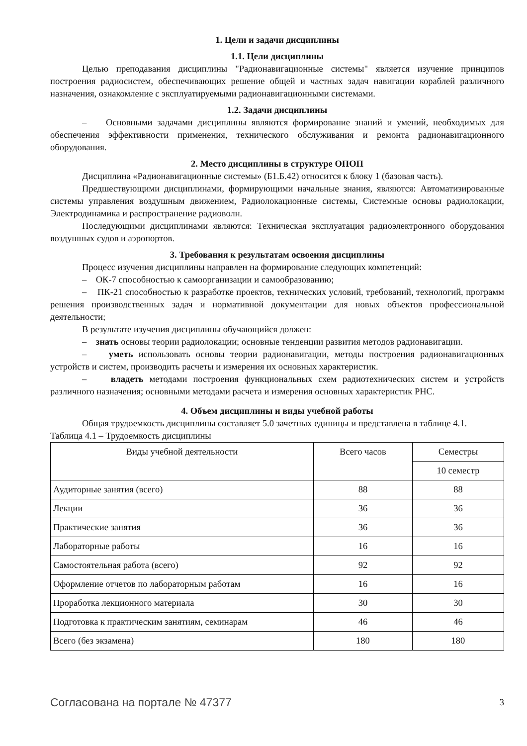1. Цели и задачи дисциплины
1.1. Цели дисциплины
Целью преподавания дисциплины "Радионавигационные системы" является изучение принципов построения радиосистем, обеспечивающих решение общей и частных задач навигации кораблей различного назначения, ознакомление с эксплуатируемыми радионавигационными системами.
1.2. Задачи дисциплины
– Основными задачами дисциплины являются формирование знаний и умений, необходимых для обеспечения эффективности применения, технического обслуживания и ремонта радионавигационного оборудования.
2. Место дисциплины в структуре ОПОП
Дисциплина «Радионавигационные системы» (Б1.Б.42) относится к блоку 1 (базовая часть).
Предшествующими дисциплинами, формирующими начальные знания, являются: Автоматизированные системы управления воздушным движением, Радиолокационные системы, Системные основы радиолокации, Электродинамика и распространение радиоволн.
Последующими дисциплинами являются: Техническая эксплуатация радиоэлектронного оборудования воздушных судов и аэропортов.
3. Требования к результатам освоения дисциплины
Процесс изучения дисциплины направлен на формирование следующих компетенций:
– ОК-7 способностью к самоорганизации и самообразованию;
– ПК-21 способностью к разработке проектов, технических условий, требований, технологий, программ решения производственных задач и нормативной документации для новых объектов профессиональной деятельности;
В результате изучения дисциплины обучающийся должен:
– знать основы теории радиолокации; основные тенденции развития методов радионавигации.
– уметь использовать основы теории радионавигации, методы построения радионавигационных устройств и систем, производить расчеты и измерения их основных характеристик.
– владеть методами построения функциональных схем радиотехнических систем и устройств различного назначения; основными методами расчета и измерения основных характеристик РНС.
4. Объем дисциплины и виды учебной работы
Общая трудоемкость дисциплины составляет 5.0 зачетных единицы и представлена в таблице 4.1.
Таблица 4.1 – Трудоемкость дисциплины
| Виды учебной деятельности | Всего часов | Семестры |
| --- | --- | --- |
| | | 10 семестр |
| Аудиторные занятия (всего) | 88 | 88 |
| Лекции | 36 | 36 |
| Практические занятия | 36 | 36 |
| Лабораторные работы | 16 | 16 |
| Самостоятельная работа (всего) | 92 | 92 |
| Оформление отчетов по лабораторным работам | 16 | 16 |
| Проработка лекционного материала | 30 | 30 |
| Подготовка к практическим занятиям, семинарам | 46 | 46 |
| Всего (без экзамена) | 180 | 180 |
Согласована на портале № 47377 3